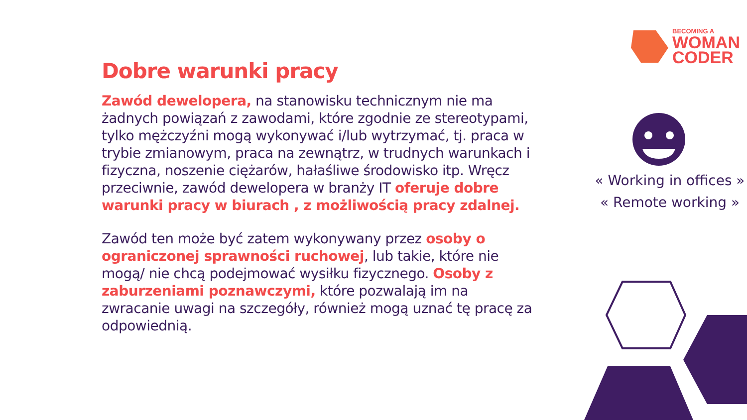Dobre warunki pracy
Zawód dewelopera, na stanowisku technicznym nie ma żadnych powiązań z zawodami, które zgodnie ze stereotypami, tylko mężczyźni mogą wykonywać i/lub wytrzymać, tj. praca w trybie zmianowym, praca na zewnątrz, w trudnych warunkach i fizyczna, noszenie ciężarów, hałaśliwe środowisko itp. Wręcz przeciwnie, zawód dewelopera w branży IT oferuje dobre warunki pracy w biurach , z możliwością pracy zdalnej.
Zawód ten może być zatem wykonywany przez osoby o ograniczonej sprawności ruchowej, lub takie, które nie mogą/ nie chcą podejmować wysiłku fizycznego. Osoby z zaburzeniami poznawczymi, które pozwalają im na zwracanie uwagi na szczegóły, również mogą uznać tę pracę za odpowiednią.
BECOMING A
WOMAN
CODER
« Working in offices »
« Remote working »